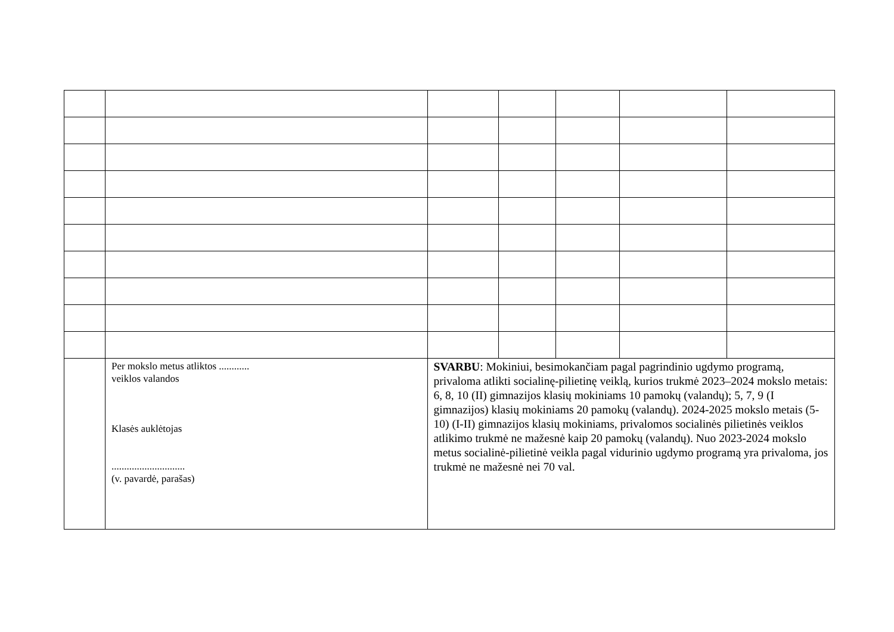| | Per mokslo metus atliktos ............ veiklos valandos Klasės auklėtojas ............................. (v. pavardė, parašas) | SVARBU : Mokiniui, besimokančiam pagal pagrindinio ugdymo programą, privaloma atlikti socialinę-pilietinę veiklą, kurios trukmė 2023–2024 mokslo metais: 6, 8, 10 (II) gimnazijos klasių mokiniams 10 pamokų (valandų); 5, 7, 9 (I gimnazijos) klasių mokiniams 20 pamokų (valandų). 2024-2025 mokslo metais (5-10) (I-II) gimnazijos klasių mokiniams, privalomos socialinės pilietinės veiklos atlikimo trukmė ne mažesnė kaip 20 pamokų (valandų). Nuo 2023-2024 mokslo metus socialinė-pilietinė veikla pagal vidurinio ugdymo programą yra privaloma, jos trukmė ne mažesnė nei 70 val. | | | | |